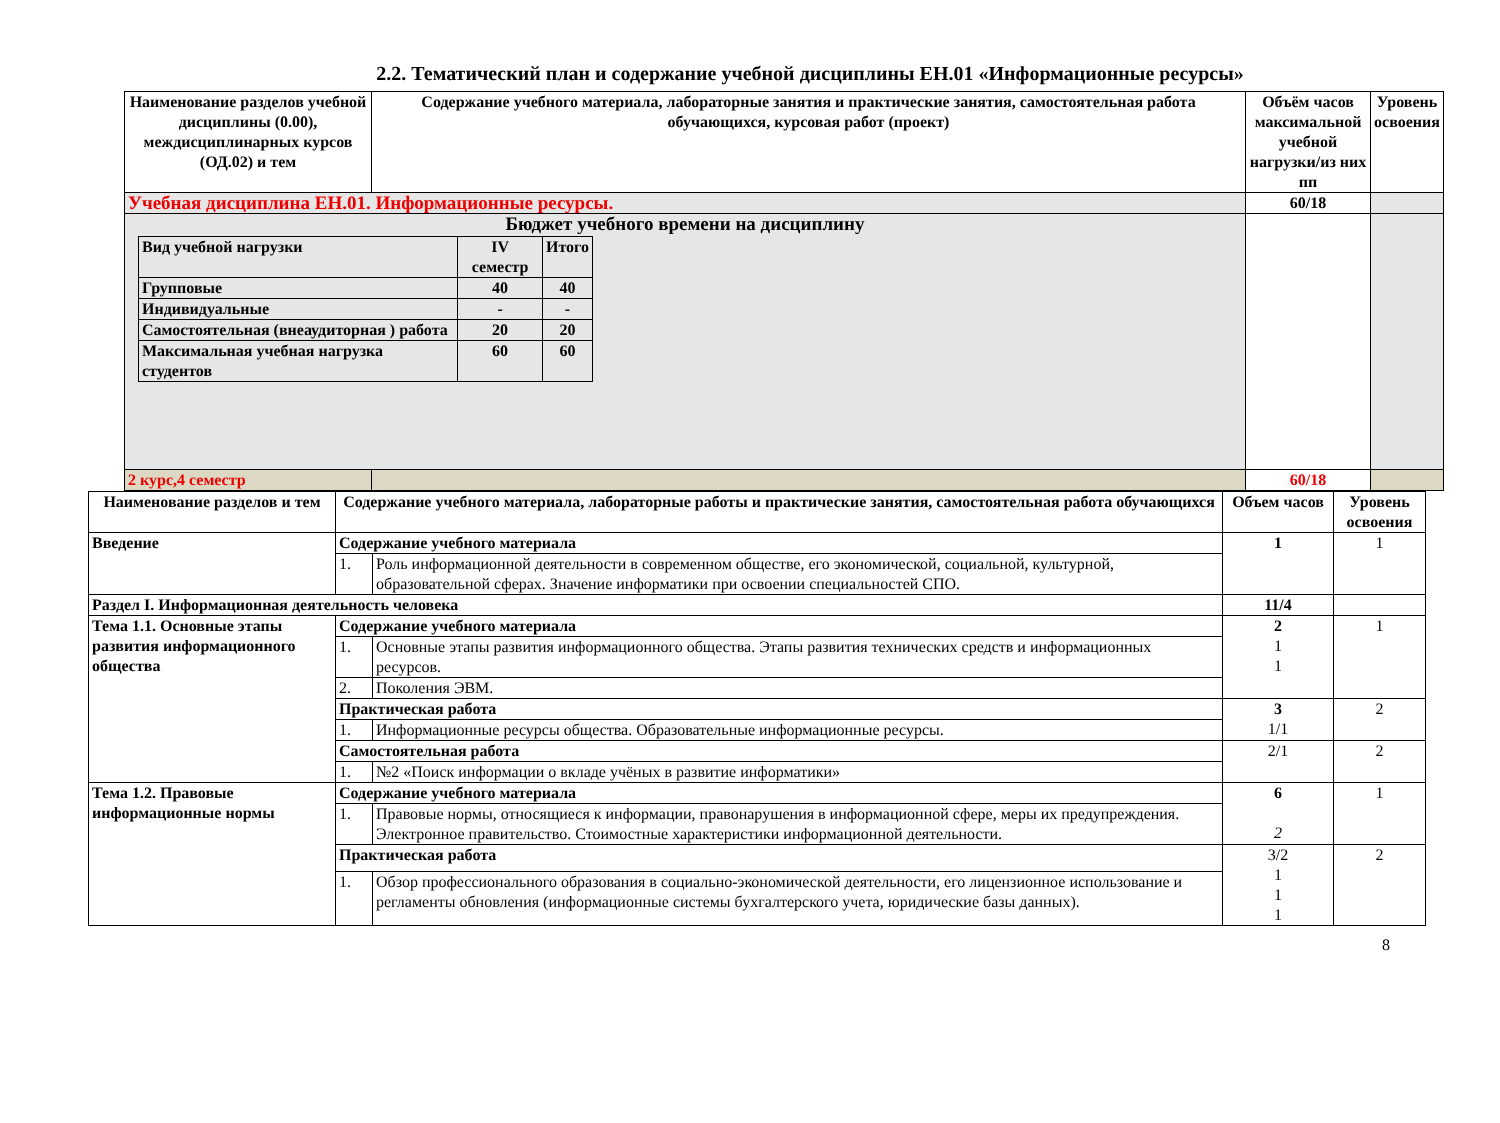2.2. Тематический план и содержание учебной дисциплины ЕН.01 «Информационные ресурсы»
| Наименование разделов учебной дисциплины (0.00), междисциплинарных курсов (ОД.02) и тем | Содержание учебного материала, лабораторные занятия и практические занятия, самостоятельная работа обучающихся, курсовая работ (проект) | Объём часов максимальной учебной нагрузки/из них пп | Уровень освоения |
| --- | --- | --- | --- |
| Учебная дисциплина ЕН.01. Информационные ресурсы. | | 60/18 | |
| Бюджет учебного времени на дисциплину / Вид учебной нагрузки / IV семестр / Итого / / Групповые / 40 / 40 / / Индивидуальные / - / - / / Самостоятельная (внеаудиторная ) работа / 20 / 20 / / Максимальная учебная нагрузка студентов / 60 / 60 / | | | |
| 2 курс,4 семестр | | 60/18 | |
| Наименование разделов и тем | Содержание учебного материала, лабораторные работы и практические занятия, самостоятельная работа обучающихся | | Объем часов | Уровень освоения |
| --- | --- | --- | --- | --- |
| Введение | Содержание учебного материала | | 1 | 1 |
| | 1. | Роль информационной деятельности в современном обществе, его экономической, социальной, культурной, образовательной сферах. Значение информатики при освоении специальностей СПО. | | |
| Раздел I. Информационная деятельность человека | | | 11/4 | |
| Тема 1.1. Основные этапы развития информационного общества | Содержание учебного материала | | 2 1 1 | 1 |
| | 1. | Основные этапы развития информационного общества. Этапы развития технических средств и информационных ресурсов. | | |
| | 2. | Поколения ЭВМ. | | |
| | Практическая работа | | 3 1/1 | 2 |
| | 1. | Информационные ресурсы общества. Образовательные информационные ресурсы. | | |
| | Самостоятельная работа | | 2/1 | 2 |
| | 1. | №2 «Поиск информации о вкладе учёных в развитие информатики» | | |
| Тема 1.2. Правовые информационные нормы | Содержание учебного материала | | 6 2 | 1 |
| | 1. | Правовые нормы, относящиеся к информации, правонарушения в информационной сфере, меры их предупреждения. Электронное правительство. Стоимостные характеристики информационной деятельности. | | |
| | Практическая работа | | 3/2 1 1 1 | 2 |
| | 1. | Обзор профессионального образования в социально-экономической деятельности, его лицензионное использование и регламенты обновления (информационные системы бухгалтерского учета, юридические базы данных). | | |
8